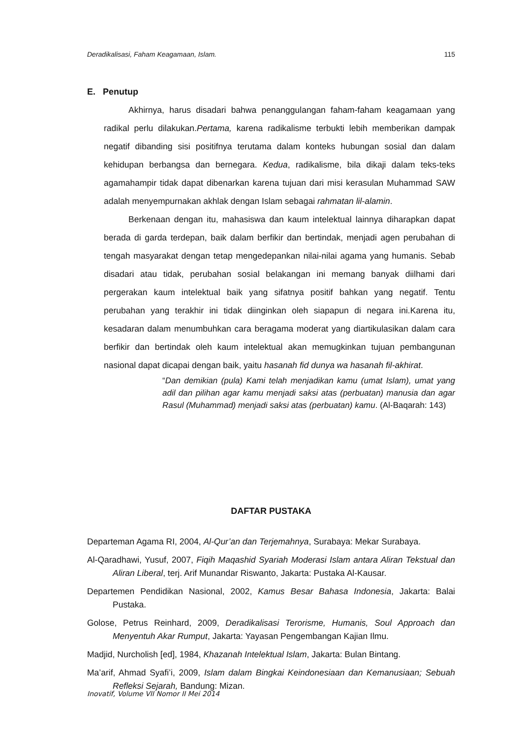Deradikalisasi, Faham Keagamaan, Islam. 115
E. Penutup
Akhirnya, harus disadari bahwa penanggulangan faham-faham keagamaan yang radikal perlu dilakukan.Pertama, karena radikalisme terbukti lebih memberikan dampak negatif dibanding sisi positifnya terutama dalam konteks hubungan sosial dan dalam kehidupan berbangsa dan bernegara. Kedua, radikalisme, bila dikaji dalam teks-teks agamahampir tidak dapat dibenarkan karena tujuan dari misi kerasulan Muhammad SAW adalah menyempurnakan akhlak dengan Islam sebagai rahmatan lil-alamin.
Berkenaan dengan itu, mahasiswa dan kaum intelektual lainnya diharapkan dapat berada di garda terdepan, baik dalam berfikir dan bertindak, menjadi agen perubahan di tengah masyarakat dengan tetap mengedepankan nilai-nilai agama yang humanis. Sebab disadari atau tidak, perubahan sosial belakangan ini memang banyak diilhami dari pergerakan kaum intelektual baik yang sifatnya positif bahkan yang negatif. Tentu perubahan yang terakhir ini tidak diinginkan oleh siapapun di negara ini.Karena itu, kesadaran dalam menumbuhkan cara beragama moderat yang diartikulasikan dalam cara berfikir dan bertindak oleh kaum intelektual akan memugkinkan tujuan pembangunan nasional dapat dicapai dengan baik, yaitu hasanah fid dunya wa hasanah fil-akhirat.
“Dan demikian (pula) Kami telah menjadikan kamu (umat Islam), umat yang adil dan pilihan agar kamu menjadi saksi atas (perbuatan) manusia dan agar Rasul (Muhammad) menjadi saksi atas (perbuatan) kamu. (Al-Baqarah: 143)
DAFTAR PUSTAKA
Departeman Agama RI, 2004, Al-Qur’an dan Terjemahnya, Surabaya: Mekar Surabaya.
Al-Qaradhawi, Yusuf, 2007, Fiqih Maqashid Syariah Moderasi Islam antara Aliran Tekstual dan Aliran Liberal, terj. Arif Munandar Riswanto, Jakarta: Pustaka Al-Kausar.
Departemen Pendidikan Nasional, 2002, Kamus Besar Bahasa Indonesia, Jakarta: Balai Pustaka.
Golose, Petrus Reinhard, 2009, Deradikalisasi Terorisme, Humanis, Soul Approach dan Menyentuh Akar Rumput, Jakarta: Yayasan Pengembangan Kajian Ilmu.
Madjid, Nurcholish [ed], 1984, Khazanah Intelektual Islam, Jakarta: Bulan Bintang.
Ma’arif, Ahmad Syafi’i, 2009, Islam dalam Bingkai Keindonesiaan dan Kemanusiaan; Sebuah Refleksi Sejarah, Bandung: Mizan.
Inovatif, Volume VII Nomor II Mei 2014